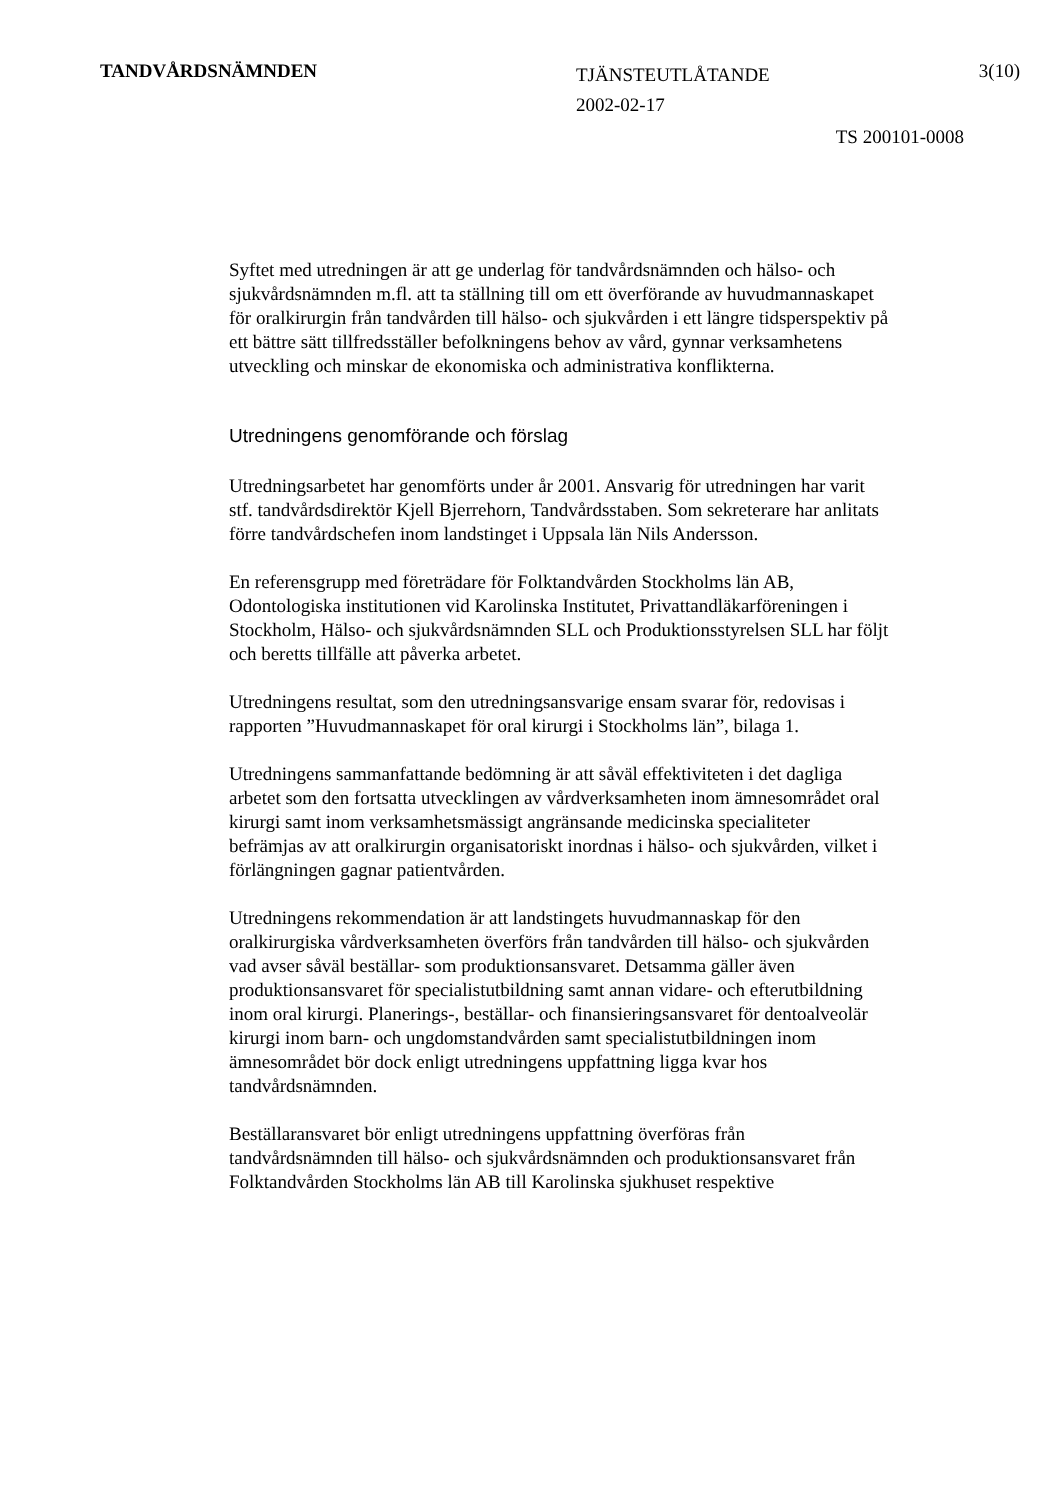TANDVÅRDSNÄMNDEN
TJÄNSTEUTLÅTANDE
2002-02-17
3(10)
TS 200101-0008
Syftet med utredningen är att ge underlag för tandvårdsnämnden och hälso- och sjukvårdsnämnden m.fl. att ta ställning till om ett överförande av huvudmannaskapet för oralkirurgin från tandvården till hälso- och sjukvården i ett längre tidsperspektiv på ett bättre sätt tillfredsställer befolkningens behov av vård, gynnar verksamhetens utveckling och minskar de ekonomiska och administrativa konflikterna.
Utredningens genomförande och förslag
Utredningsarbetet har genomförts under år 2001. Ansvarig för utredningen har varit stf. tandvårdsdirektör Kjell Bjerrehorn, Tandvårdsstaben. Som sekreterare har anlitats förre tandvårdschefen inom landstinget i Uppsala län Nils Andersson.
En referensgrupp med företrädare för Folktandvården Stockholms län AB, Odontologiska institutionen vid Karolinska Institutet, Privattandläkarföreningen i Stockholm, Hälso- och sjukvårdsnämnden SLL och Produktionsstyrelsen SLL har följt och beretts tillfälle att påverka arbetet.
Utredningens resultat, som den utredningsansvarige ensam svarar för, redovisas i rapporten ”Huvudmannaskapet för oral kirurgi i Stockholms län”, bilaga 1.
Utredningens sammanfattande bedömning är att såväl effektiviteten i det dagliga arbetet som den fortsatta utvecklingen av vårdverksamheten inom ämnesområdet oral kirurgi samt inom verksamhetsmässigt angränsande medicinska specialiteter befrämjas av att oralkirurgin organisatoriskt inordnas i hälso- och sjukvården, vilket i förlängningen gagnar patientvården.
Utredningens rekommendation är att landstingets huvudmannaskap för den oralkirurgiska vårdverksamheten överförs från tandvården till hälso- och sjukvården vad avser såväl beställar- som produktionsansvaret. Detsamma gäller även produktionsansvaret för specialistutbildning samt annan vidare- och efterutbildning inom oral kirurgi. Planerings-, beställar- och finansieringsansvaret för dentoalveolär kirurgi inom barn- och ungdomstandvården samt specialistutbildningen inom ämnesområdet bör dock enligt utredningens uppfattning ligga kvar hos tandvårdsnämnden.
Beställaransvaret bör enligt utredningens uppfattning överföras från tandvårdsnämnden till hälso- och sjukvårdsnämnden och produktionsansvaret från Folktandvården Stockholms län AB till Karolinska sjukhuset respektive